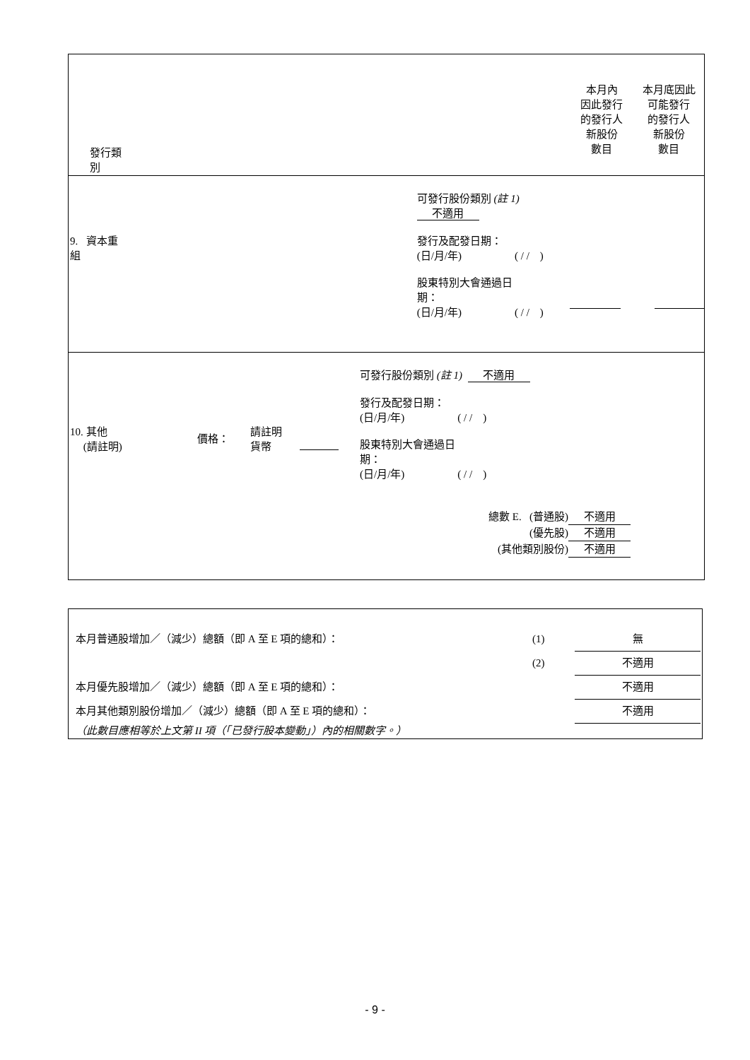| 發行類別 | | 本月內 因此發行 的發行人 新股份 數目 | 本月底因此 可能發行 的發行人 新股份 數目 |
| 9. 資本重組 | 可發行股份類別 (註 1) 不適用 發行及配發日期： (日/月/年) ( / / ) 股東特別大會通過日 期： (日/月/年) ( / / ) | | |
| 10. 其他 (請註明) 價格： 請註明 貨幣 可發行股份類別 (註 1) 不適用 發行及配發日期： (日/月/年) ( / / ) 股東特別大會通過日 期： (日/月/年) ( / / ) 總數 E. (普通股) 不適用 (優先股) 不適用 (其他類別股份) 不適用 | | | |
| 本月普通股增加／（減少）總額（即 A 至 E 項的總和）： | (1) | 無 |
| | (2) | 不適用 |
| 本月優先股增加／（減少）總額（即 A 至 E 項的總和）： | | 不適用 |
| 本月其他類別股份增加／（減少）總額（即 A 至 E 項的總和）： | | 不適用 |
| （此數目應相等於上文第 II 項（「已發行股本變動」）內的相關數字。） | | |
- 9 -